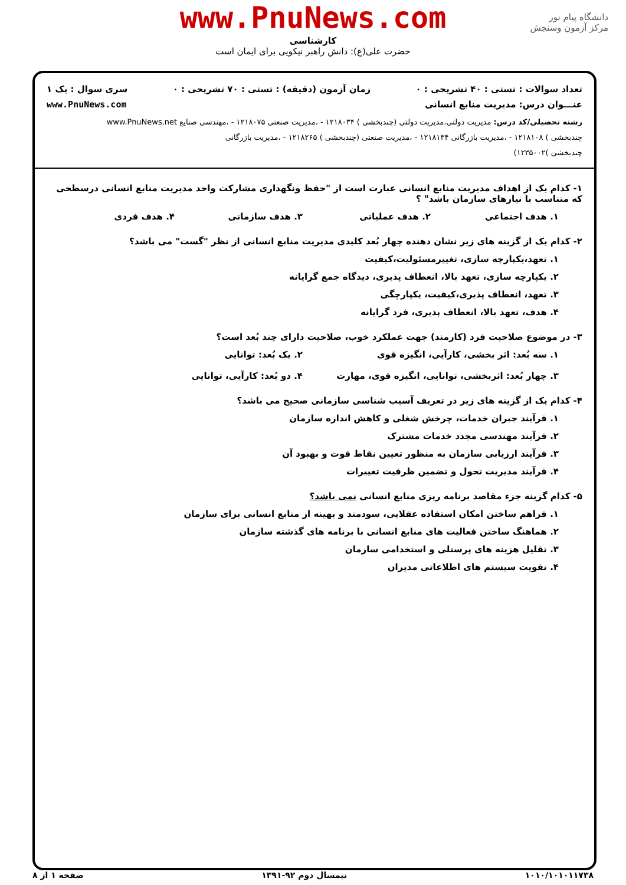www.PnuNews.com
دانشگاه پیام نور
مرکز آزمون وسنجش
کارشناسی
حضرت علی(ع): دانش راهبر نیکویی برای ایمان است
تعداد سوالات : تستی : ۴۰ تشریحی : ۰ زمان آزمون (دقیقه) : تستی : ۷۰ تشریحی : ۰ سری سوال : یک ۱
عنـــوان درس: مدیریت منابع انسانی www.PnuNews.com
رشته تحصیلی/کد درس: مدیریت دولتی،مدیریت دولتی (چندبخشی ) ۱۲۱۸۰۳۴ - ،مدیریت صنعتی ۱۲۱۸۰۷۵ - ،مهندسی صنایع www.PnuNews.net
چندبخشی ) ۱۲۱۸۱۰۸ - ،مدیریت بازرگانی ۱۲۱۸۱۳۴ - ،مدیریت صنعتی (چندبخشی ) ۱۲۱۸۲۶۵ - ،مدیریت بازرگانی
چندبخشی )۱۲۳۵۰۰۲)
۱- کدام یک از اهداف مدیریت منابع انسانی عبارت است از "حفظ ونگهداری مشارکت واحد مدیریت منابع انسانی درسطحی که متناسب با نیازهای سازمان باشد" ؟
۱. هدف اجتماعی ۲. هدف عملیاتی ۳. هدف سازمانی ۴. هدف فردی
۲- کدام یک از گزینه های زیر نشان دهنده چهار بُعد کلیدی مدیریت منابع انسانی از نظر "گست" می باشد؟
۱. تعهد،یکپارچه سازی، تغییرمسئولیت،کیفیت
۲. یکپارچه سازی، تعهد بالا، انعطاف پذیری، دیدگاه جمع گرایانه
۳. تعهد، انعطاف پذیری،کیفیت، یکپارچگی
۴. هدف، تعهد بالا، انعطاف پذیری، فرد گرایانه
۳- در موضوع صلاحیت فرد (کارمند) جهت عملکرد خوب، صلاحیت دارای چند بُعد است؟
۱. سه بُعد: اثر بخشی، کارآیی، انگیزه قوی ۲. یک بُعد: توانایی
۳. چهار بُعد: اثربخشی، توانایی، انگیزه قوی، مهارت ۴. دو بُعد: کارآیی، توانایی
۴- کدام یک از گزینه های زیر در تعریف آسیب شناسی سازمانی صحیح می باشد؟
۱. فرآیند جبران خدمات، چرخش شغلی و کاهش اندازه سازمان
۲. فرآیند مهندسی مجدد خدمات مشترک
۳. فرآیند ارزیابی سازمان به منظور تعیین نقاط قوت و بهبود آن
۴. فرآیند مدیریت تحول و تضمین ظرفیت تغییرات
۵- کدام گزینه جزء مقاصد برنامه ریزی منابع انسانی نمی باشد؟
۱. فراهم ساختن امکان استفاده عقلایی، سودمند و بهینه از منابع انسانی برای سازمان
۲. هماهنگ ساختن فعالیت های منابع انسانی با برنامه های گذشته سازمان
۳. تقلیل هزینه های پرسنلی و استخدامی سازمان
۴. تقویت سیستم های اطلاعاتی مدیران
۱۰۱۰/۱۰۱۰۱۱۷۳۸ نیمسال دوم ۹۲-۱۳۹۱ صفحه ۱ از ۸